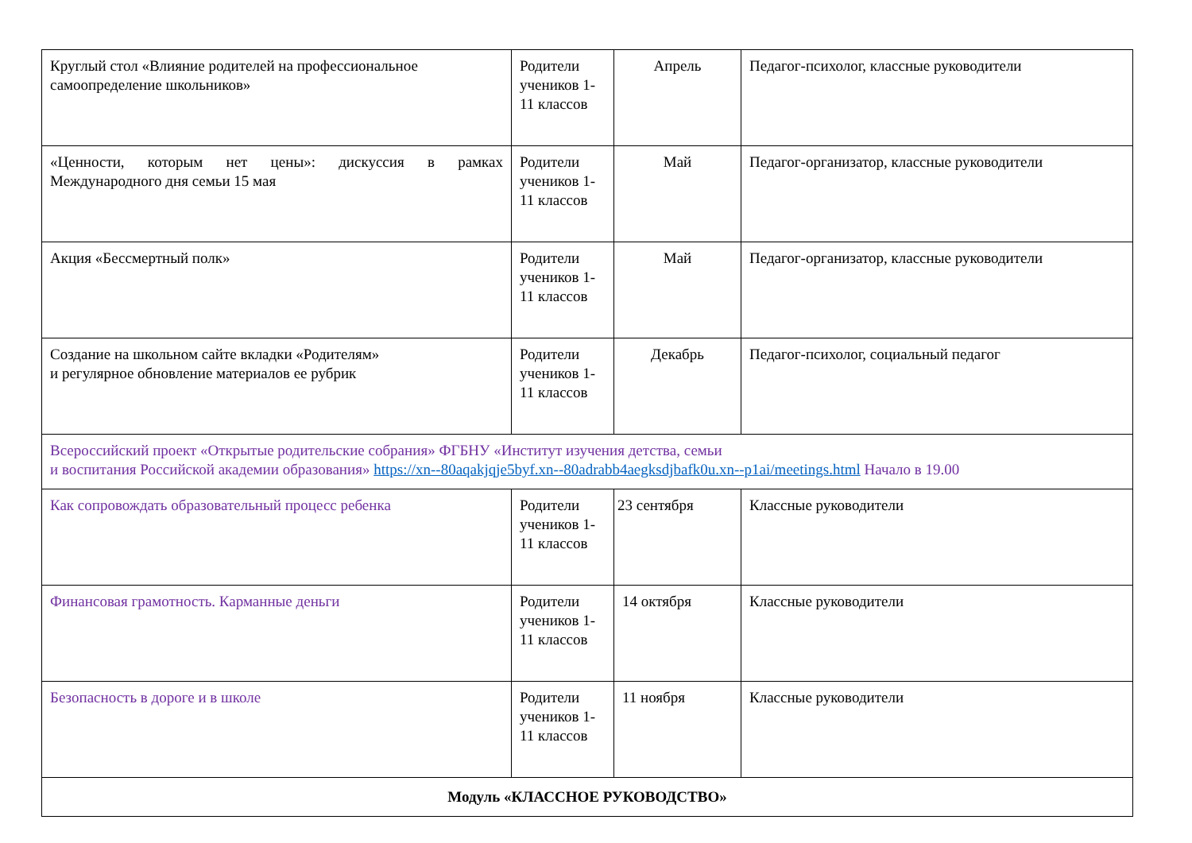| Круглый стол «Влияние родителей на профессиональное самоопределение школьников» | Родители учеников 1-11 классов | Апрель | Педагог-психолог, классные руководители |
| «Ценности, которым нет цены»: дискуссия в рамках Международного дня семьи 15 мая | Родители учеников 1-11 классов | Май | Педагог-организатор, классные руководители |
| Акция «Бессмертный полк» | Родители учеников 1-11 классов | Май | Педагог-организатор, классные руководители |
| Создание на школьном сайте вкладки «Родителям» и регулярное обновление материалов ее рубрик | Родители учеников 1-11 классов | Декабрь | Педагог-психолог, социальный педагог |
| Всероссийский проект «Открытые родительские собрания» ФГБНУ «Институт изучения детства, семьи и воспитания Российской академии образования» https://xn--80aqakjqje5byf.xn--80adrabb4aegksdjbafk0u.xn--p1ai/meetings.html Начало в 19.00 | | | |
| Как сопровождать образовательный процесс ребенка | Родители учеников 1-11 классов | 23 сентября | Классные руководители |
| Финансовая грамотность. Карманные деньги | Родители учеников 1-11 классов | 14 октября | Классные руководители |
| Безопасность в дороге и в школе | Родители учеников 1-11 классов | 11 ноября | Классные руководители |
| Модуль «КЛАССНОЕ РУКОВОДСТВО» | | | |